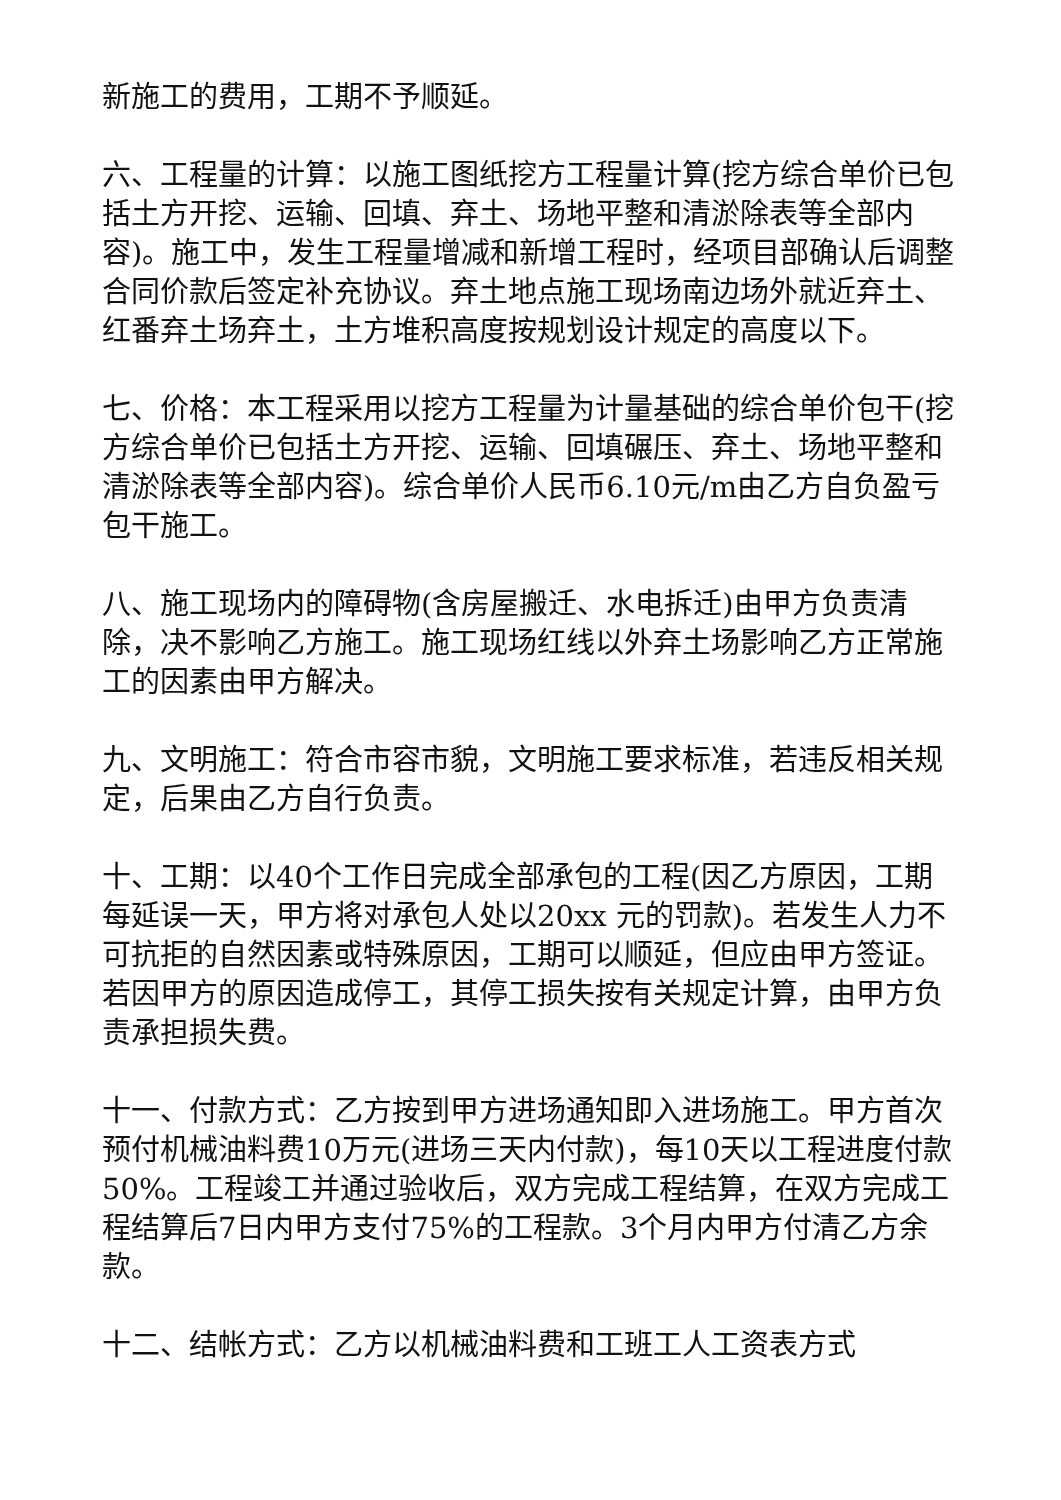新施工的费用，工期不予顺延。
六、工程量的计算：以施工图纸挖方工程量计算(挖方综合单价已包括土方开挖、运输、回填、弃土、场地平整和清淤除表等全部内容)。施工中，发生工程量增减和新增工程时，经项目部确认后调整合同价款后签定补充协议。弃土地点施工现场南边场外就近弃土、红番弃土场弃土，土方堆积高度按规划设计规定的高度以下。
七、价格：本工程采用以挖方工程量为计量基础的综合单价包干(挖方综合单价已包括土方开挖、运输、回填碾压、弃土、场地平整和清淤除表等全部内容)。综合单价人民币6.10元/m由乙方自负盈亏包干施工。
八、施工现场内的障碍物(含房屋搬迁、水电拆迁)由甲方负责清除，决不影响乙方施工。施工现场红线以外弃土场影响乙方正常施工的因素由甲方解决。
九、文明施工：符合市容市貌，文明施工要求标准，若违反相关规定，后果由乙方自行负责。
十、工期：以40个工作日完成全部承包的工程(因乙方原因，工期每延误一天，甲方将对承包人处以20xx 元的罚款)。若发生人力不可抗拒的自然因素或特殊原因，工期可以顺延，但应由甲方签证。若因甲方的原因造成停工，其停工损失按有关规定计算，由甲方负责承担损失费。
十一、付款方式：乙方按到甲方进场通知即入进场施工。甲方首次预付机械油料费10万元(进场三天内付款)，每10天以工程进度付款50%。工程竣工并通过验收后，双方完成工程结算，在双方完成工程结算后7日内甲方支付75%的工程款。3个月内甲方付清乙方余款。
十二、结帐方式：乙方以机械油料费和工班工人工资表方式